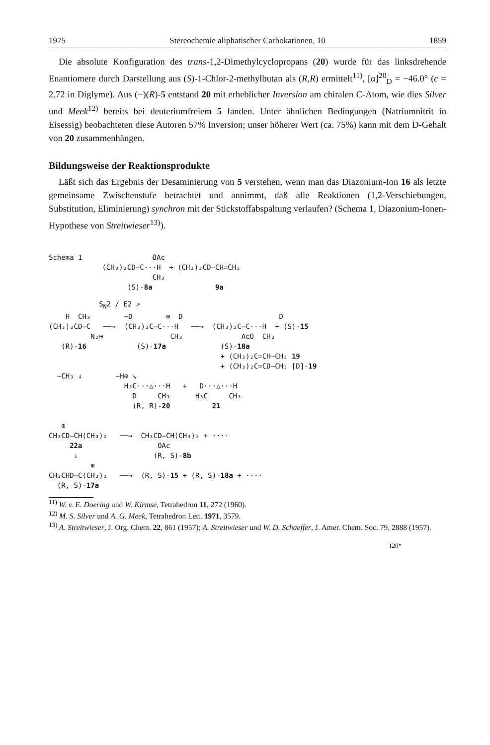1975 Stereochemie aliphatischer Carbokationen, 10 1859
Die absolute Konfiguration des trans-1,2-Dimethylcyclopropans (20) wurde für das linksdrehende Enantiomere durch Darstellung aus (S)-1-Chlor-2-methylbutan als (R,R) ermittelt<sup>11)</sup>, [α]<sup>20</sup><sub>D</sub> = −46.0° (c = 2.72 in Diglyme). Aus (−)(R)-5 entstand 20 mit erheblicher Inversion am chiralen C-Atom, wie dies Silver und Meek<sup>12)</sup> bereits bei deuteriumfreiem 5 fanden. Unter ähnlichen Bedingungen (Natriumnitrit in Eisessig) beobachteten diese Autoren 57% Inversion; unser höherer Wert (ca. 75%) kann mit dem D-Gehalt von 20 zusammenhängen.
Bildungsweise der Reaktionsprodukte
Läßt sich das Ergebnis der Desaminierung von 5 verstehen, wenn man das Diazonium-Ion 16 als letzte gemeinsame Zwischenstufe betrachtet und annimmt, daß alle Reaktionen (1,2-Verschiebungen, Substitution, Eliminierung) synchron mit der Stickstoffabspaltung verlaufen? (Schema 1, Diazonium-Ionen-Hypothese von Streitwieser<sup>13)</sup>).
Schema 1
OAc (CH₃)₂CD–C···H + (CH₃)₂CD–CH=CH₂ CH₃ (S)-8a 9a
S<sub>N</sub>2 / E2 ↗ H CH₃ ~D ⊕ D D (CH₃)₂CD–C ──→ (CH₃)₂C–C···H ──→ (CH₃)₂C–C···H + (S)-15 N₂⊕ CH₃ AcO CH₃ (R)-16 (S)-17a (S)-18a + (CH₃)₂C=CH–CH₃ 19 + (CH₃)₂C=CD–CH₃ [D]-19 ~CH₃ ↓ −H⊕ ↘ H₃C···△···H + D···△···H D CH₃ H₃C CH₃ (R, R)-20 21 ⊕ CH₃CD–CH(CH₃)₂ ──→ CH₃CD–CH(CH₃)₂ + ···· 22a OAc ↓ (R, S)-8b ⊕ CH₃CHD–C(CH₃)₂ ──→ (R, S)-15 + (R, S)-18a + ···· (R, S)-17a
<sup>11)</sup> W. v. E. Doering und W. Kirmse, Tetrahedron 11, 272 (1960).
<sup>12)</sup> M. S. Silver und A. G. Meek, Tetrahedron Lett. 1971, 3579.
<sup>13)</sup> A. Streitwieser, J. Org. Chem. 22, 861 (1957); A. Streitwieser und W. D. Schaeffer, J. Amer. Chem. Soc. 79, 2888 (1957).
120*